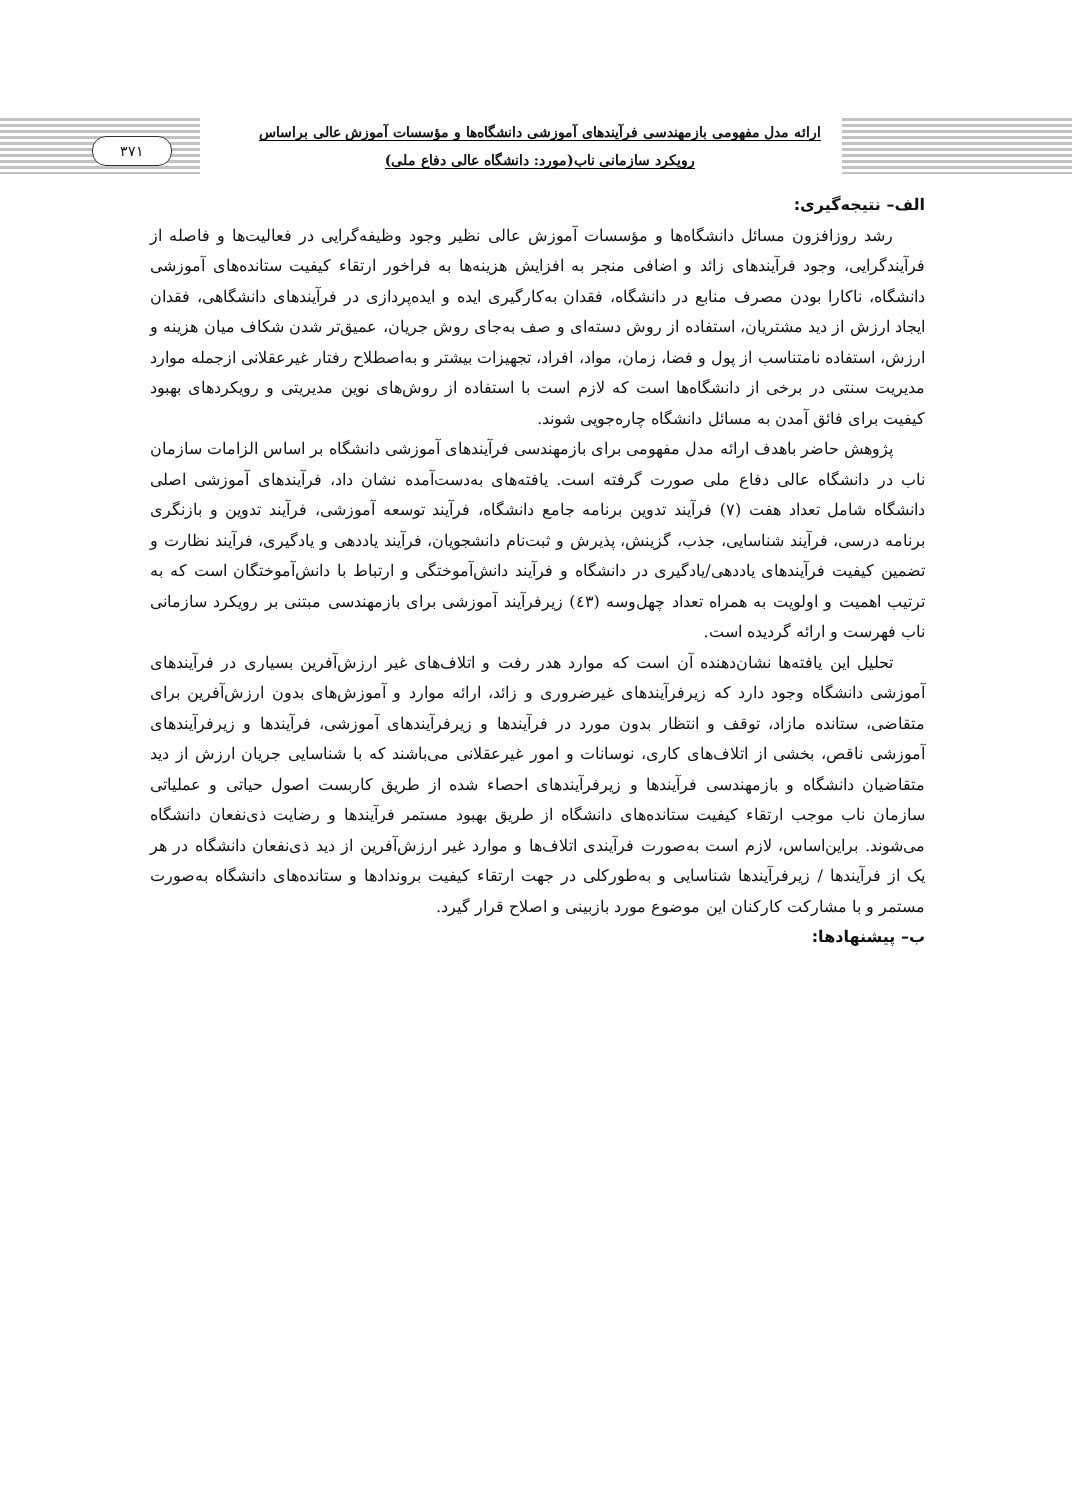ارائه مدل مفهومی بازمهندسی فرآیندهای آموزشی دانشگاه‌ها و مؤسسات آموزش عالی براساس
رویکرد سازمانی ناب(مورد: دانشگاه عالی دفاع ملی)
۳۷۱
الف– نتیجه‌گیری:
رشد روزافزون مسائل دانشگاه‌ها و مؤسسات آموزش عالی نظیر وجود وظیفه‌گرایی در فعالیت‌ها و فاصله از فرآیندگرایی، وجود فرآیندهای زائد و اضافی منجر به افزایش هزینه‌ها به فراخور ارتقاء کیفیت ستانده‌های آموزشی دانشگاه، ناکارا بودن مصرف منابع در دانشگاه، فقدان به‌کارگیری ایده و ایده‌پردازی در فرآیندهای دانشگاهی، فقدان ایجاد ارزش از دید مشتریان، استفاده از روش دسته‌ای و صف به‌جای روش جریان، عمیق‌تر شدن شکاف میان هزینه و ارزش، استفاده نامتناسب از پول و فضا، زمان، مواد، افراد، تجهیزات بیشتر و به‌اصطلاح رفتار غیرعقلانی ازجمله موارد مدیریت سنتی در برخی از دانشگاه‌ها است که لازم است با استفاده از روش‌های نوین مدیریتی و رویکردهای بهبود کیفیت برای فائق آمدن به مسائل دانشگاه چاره‌جویی شوند.
پژوهش حاضر باهدف ارائه مدل مفهومی برای بازمهندسی فرآیندهای آموزشی دانشگاه بر اساس الزامات سازمان ناب در دانشگاه عالی دفاع ملی صورت گرفته است. یافته‌های به‌دست‌آمده نشان داد، فرآیندهای آموزشی اصلی دانشگاه شامل تعداد هفت (۷) فرآیند تدوین برنامه جامع دانشگاه، فرآیند توسعه آموزشی، فرآیند تدوین و بازنگری برنامه درسی، فرآیند شناسایی، جذب، گزینش، پذیرش و ثبت‌نام دانشجویان، فرآیند یاددهی و یادگیری، فرآیند نظارت و تضمین کیفیت فرآیندهای یاددهی/یادگیری در دانشگاه و فرآیند دانش‌آموختگی و ارتباط با دانش‌آموختگان است که به ترتیب اهمیت و اولویت به همراه تعداد چهل‌وسه (٤۳) زیرفرآیند آموزشی برای بازمهندسی مبتنی بر رویکرد سازمانی ناب فهرست و ارائه گردیده است.
تحلیل این یافته‌ها نشان‌دهنده آن است که موارد هدر رفت و اتلاف‌های غیر ارزش‌آفرین بسیاری در فرآیندهای آموزشی دانشگاه وجود دارد که زیرفرآیندهای غیرضروری و زائد، ارائه موارد و آموزش‌های بدون ارزش‌آفرین برای متقاضی، ستانده مازاد، توقف و انتظار بدون مورد در فرآیندها و زیرفرآیندهای آموزشی، فرآیندها و زیرفرآیندهای آموزشی ناقص، بخشی از اتلاف‌های کاری، نوسانات و امور غیرعقلانی می‌باشند که با شناسایی جریان ارزش از دید متقاضیان دانشگاه و بازمهندسی فرآیندها و زیرفرآیندهای احصاء شده از طریق کاربست اصول حیاتی و عملیاتی سازمان ناب موجب ارتقاء کیفیت ستانده‌های دانشگاه از طریق بهبود مستمر فرآیندها و رضایت ذی‌نفعان دانشگاه می‌شوند. براین‌اساس، لازم است به‌صورت فرآیندی اتلاف‌ها و موارد غیر ارزش‌آفرین از دید ذی‌نفعان دانشگاه در هر یک از فرآیندها / زیرفرآیندها شناسایی و به‌طورکلی در جهت ارتقاء کیفیت بروندادها و ستانده‌های دانشگاه به‌صورت مستمر و با مشارکت کارکنان این موضوع مورد بازبینی و اصلاح قرار گیرد.
ب– پیشنهادها: